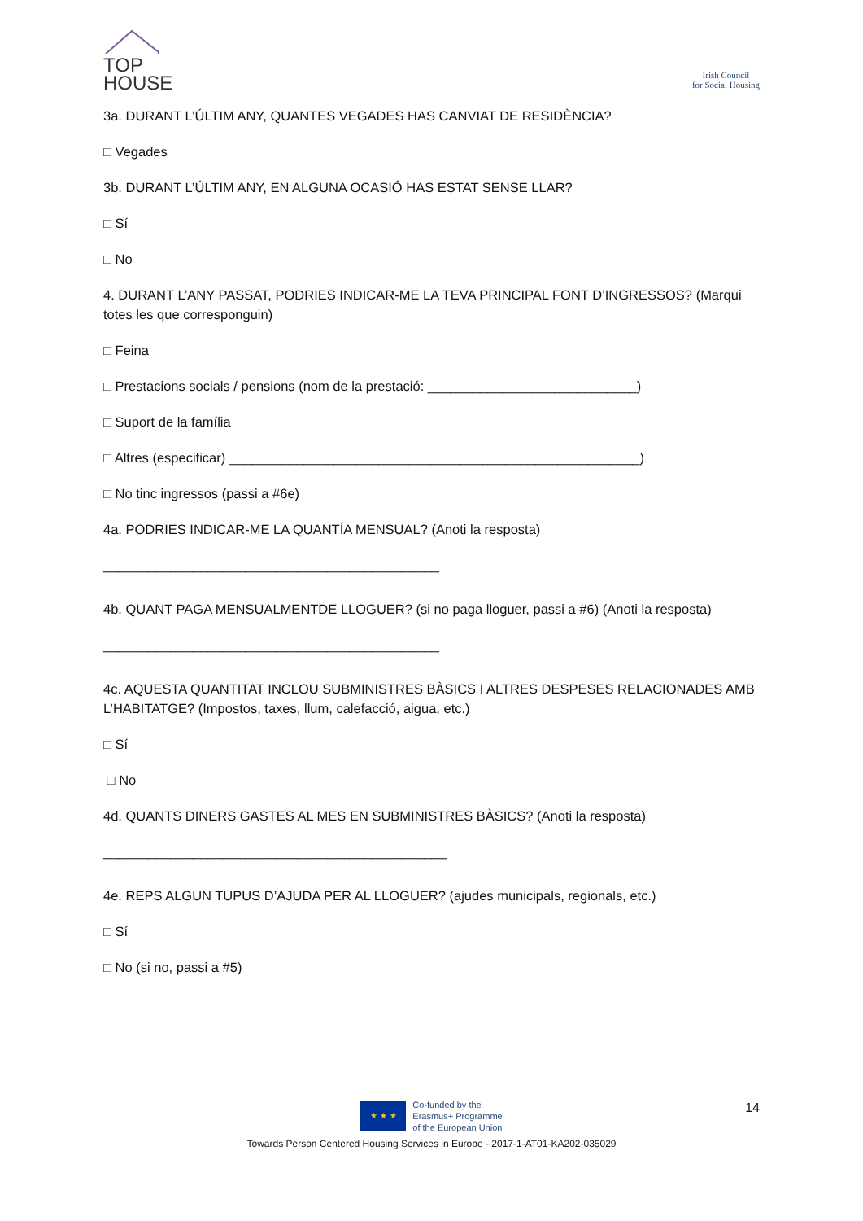TOP
HOUSE
Irish Council
for Social Housing
3a. DURANT L’ÚLTIM ANY, QUANTES VEGADES HAS CANVIAT DE RESIDÈNCIA?
□ Vegades
3b. DURANT L’ÚLTIM ANY, EN ALGUNA OCASIÓ HAS ESTAT SENSE LLAR?
□ Sí
□ No
4. DURANT L’ANY PASSAT, PODRIES INDICAR-ME LA TEVA PRINCIPAL FONT D’INGRESSOS? (Marqui totes les que corresponguin)
□ Feina
□ Prestacions socials / pensions (nom de la prestació: ____________________________)
□ Suport de la família
□ Altres (especificar) _______________________________________________________)
□ No tinc ingressos (passi a #6e)
4a. PODRIES INDICAR-ME LA QUANTÍA MENSUAL? (Anoti la resposta)
_____________________________________________
4b. QUANT PAGA MENSUALMENTDE LLOGUER? (si no paga lloguer, passi a #6) (Anoti la resposta)
_____________________________________________
4c. AQUESTA QUANTITAT INCLOU SUBMINISTRES BÀSICS I ALTRES DESPESES RELACIONADES AMB L’HABITATGE? (Impostos, taxes, llum, calefacció, aigua, etc.)
□ Sí
□ No
4d. QUANTS DINERS GASTES AL MES EN SUBMINISTRES BÀSICS? (Anoti la resposta)
______________________________________________
4e. REPS ALGUN TUPUS D’AJUDA PER AL LLOGUER? (ajudes municipals, regionals, etc.)
□ Sí
□ No (si no, passi a #5)
14
★ ★ ★
Co-funded by the
Erasmus+ Programme
of the European Union
Towards Person Centered Housing Services in Europe - 2017-1-AT01-KA202-035029